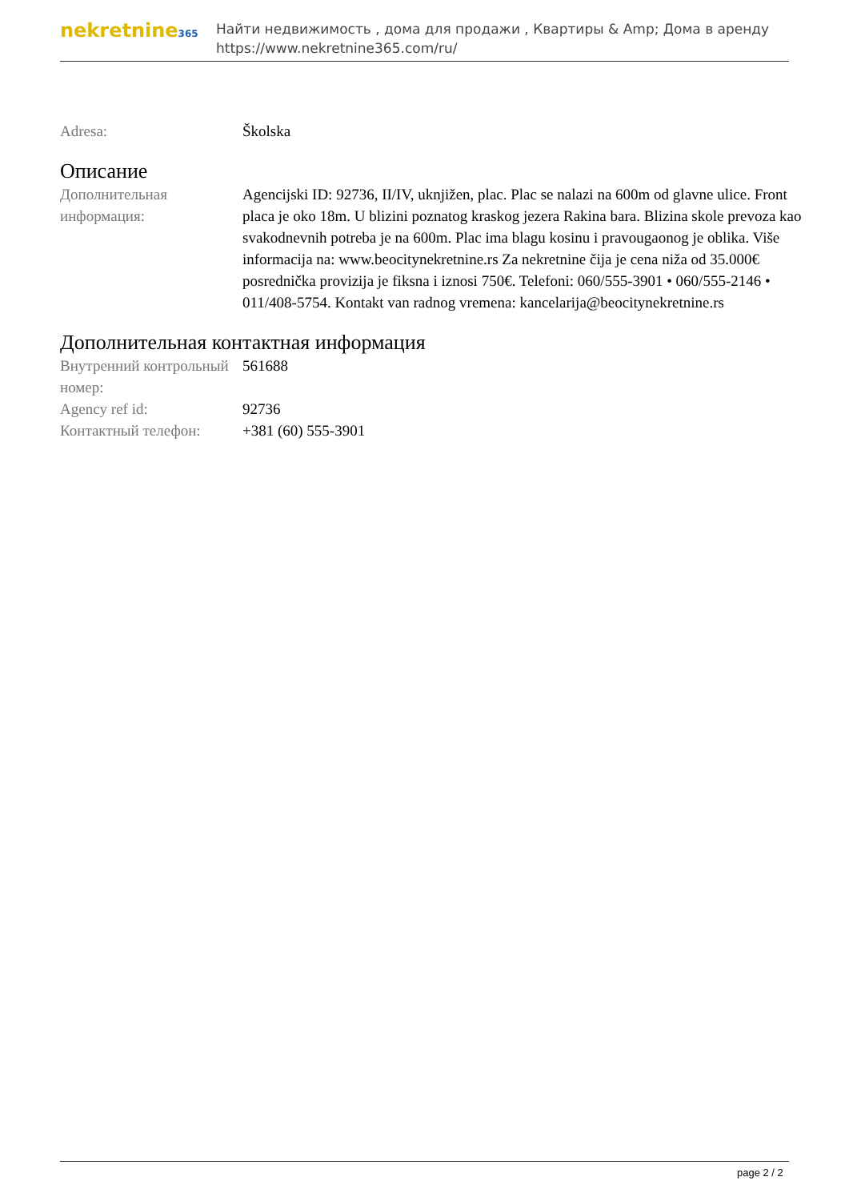nekretnine365
Найти недвижимость , дома для продажи , Квартиры & Amp; Дома в аренду
https://www.nekretnine365.com/ru/
| Adresa: | Školska |
Описание
| Дополнительная информация: | Agencijski ID: 92736, II/IV, uknjižen, plac. Plac se nalazi na 600m od glavne ulice. Front placa je oko 18m. U blizini poznatog kraskog jezera Rakina bara. Blizina skole prevoza kao svakodnevnih potreba je na 600m. Plac ima blagu kosinu i pravougaonog je oblika. Više informacija na: www.beocitynekretnine.rs Za nekretnine čija je cena niža od 35.000€ posrednička provizija je fiksna i iznosi 750€. Telefoni: 060/555-3901 • 060/555-2146 • 011/408-5754. Kontakt van radnog vremena: kancelarija@beocitynekretnine.rs |
Дополнительная контактная информация
| Внутренний контрольный номер: | 561688 |
| Agency ref id: | 92736 |
| Контактный телефон: | +381 (60) 555-3901 |
page 2 / 2